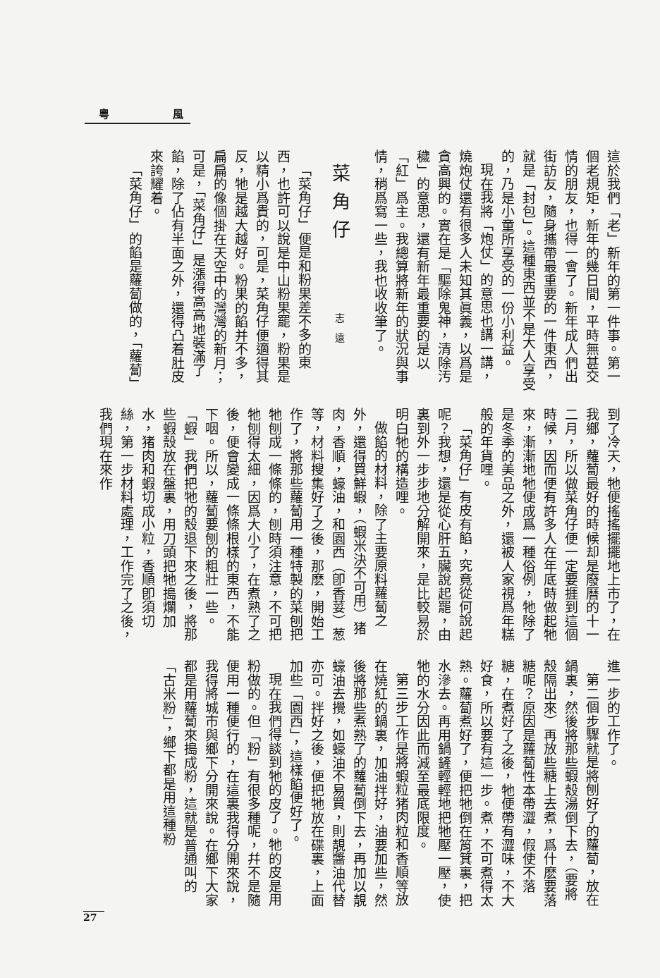粵 風
這於我們「老」新年的第一件事。第一個老規矩，新年的幾日間，平時無甚交情的朋友，也得一會了。新年成人們出街訪友，隨身攜帶最重要的一件東西，就是「封包」。這種東西並不是大人享受的，乃是小童所享受的一份小利益。
現在我將「炮仗」的意思也講一講，燒炮仗還有很多人未知其眞義，以爲是貪高興的。實在是「驅除鬼神，清除汚穢」的意思，還有新年最重要的是以「紅」爲主。我總算將新年的狀況與事情，稍爲寫一些，我也收收筆了。
菜角仔 志遠
「菜角仔」便是和粉果差不多的東西，也許可以說是中山粉果罷，粉果是以精小爲貴的，可是，菜角仔便適得其反，牠是越大越好。粉果的餡并不多，扁扁的像個掛在天空中的灣灣的新月；可是，「菜角仔」是漲得高高地裝滿了餡，除了佔有半面之外，還得凸着肚皮來誇耀着。
「菜角仔」的餡是蘿蔔做的，「蘿蔔」
到了冷天，牠便搖搖擺擺地上市了，在我鄉，蘿蔔最好的時候却是廢曆的十一二月，所以做菜角仔便一定要捱到這個時候，因而便有許多人在年底時做起牠來，漸漸地牠便成爲一種俗例，牠除了是冬季的美品之外，還被人家視爲年糕般的年貨哩。
「菜角仔」有皮有餡，究竟從何說起呢？我想，還是從心肝五臟說起罷，由裏到外一步步地分解開來，是比較易於明白牠的構造哩。
做餡的材料，除了主要原料蘿蔔之外，還得買鮮蝦，（蝦米決不可用）猪肉，香順，蠔油，和園西（卽香荽）葱等，材料搜集好了之後，那麽，開始工作了，將那些蘿蔔用一種特製的菜刨把牠刨成一條條的，刨時須注意，不可把牠刨得太細，因爲大小了，在煮熟了之後，便會變成一條條根樣的東西，不能下咽。所以，蘿蔔要刨的粗壯一些。「蝦」我們把牠的殼退下來之後，將那些蝦殼放在盤裏，用刀頭把牠搗爛加水，猪肉和蝦切成小粒，香順卽須切絲，第一步材料處理，工作完了之後，我們現在來作
進一步的工作了。
第二個步驟就是將刨好了的蘿蔔，放在鍋裏，然後將那些蝦殼湯倒下去，（要將殼隔出來）再放些糖上去煮，爲什麽要落糖呢？原因是蘿蔔性本帶澀，假使不落糖，在煮好了之後，牠便帶有澀味，不大好食，所以要有這一步。煮，不可煮得太熟。蘿蔔煮好了，便把牠倒在筲箕裏，把水滲去。再用鍋鏟輕輕地把牠壓一壓，使牠的水分因此而減至最底限度。
第三步工作是將蝦粒猪肉粒和香順等放在燒紅的鍋裏，加油拌好，油要加些，然後將那些煮熟了的蘿蔔倒下去，再加以靚蠔油去攪，如蠔油不易買，則靚醬油代替亦可。拌好之後，便把牠放在碟裏，上面加些「園西」，這樣餡便好了。
現在我們得談到牠的皮了。牠的皮是用粉做的。但「粉」有很多種呢，幷不是隨便用一種便行的，在這裏我得分開來說，我得將城市與鄉下分開來說。在鄉下大家都是用蘿蔔來搗成粉，這就是普通叫的「古米粉」，鄉下都是用這種粉
27